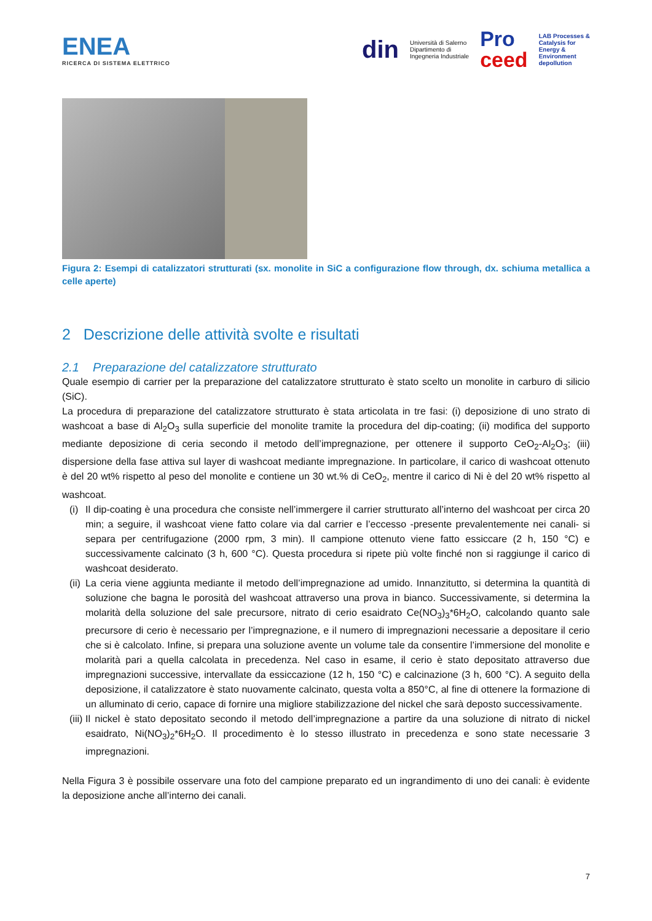ENEA
RICERCA DI SISTEMA ELETTRICO
din
Università di Salerno
Dipartimento di
Ingegneria Industriale
Pro
ceed
LAB Processes &
Catalysis for
Energy &
Environment
depollution
Figura 2: Esempi di catalizzatori strutturati (sx. monolite in SiC a configurazione flow through, dx. schiuma metallica a celle aperte)
2 Descrizione delle attività svolte e risultati
2.1 Preparazione del catalizzatore strutturato
Quale esempio di carrier per la preparazione del catalizzatore strutturato è stato scelto un monolite in carburo di silicio (SiC).
La procedura di preparazione del catalizzatore strutturato è stata articolata in tre fasi: (i) deposizione di uno strato di washcoat a base di Al<sub>2</sub>O<sub>3</sub> sulla superficie del monolite tramite la procedura del dip-coating; (ii) modifica del supporto mediante deposizione di ceria secondo il metodo dell’impregnazione, per ottenere il supporto CeO<sub>2</sub>-Al<sub>2</sub>O<sub>3</sub>; (iii) dispersione della fase attiva sul layer di washcoat mediante impregnazione. In particolare, il carico di washcoat ottenuto è del 20 wt% rispetto al peso del monolite e contiene un 30 wt.% di CeO<sub>2</sub>, mentre il carico di Ni è del 20 wt% rispetto al washcoat.
(i) Il dip-coating è una procedura che consiste nell’immergere il carrier strutturato all’interno del washcoat per circa 20 min; a seguire, il washcoat viene fatto colare via dal carrier e l’eccesso -presente prevalentemente nei canali- si separa per centrifugazione (2000 rpm, 3 min). Il campione ottenuto viene fatto essiccare (2 h, 150 °C) e successivamente calcinato (3 h, 600 °C). Questa procedura si ripete più volte finché non si raggiunge il carico di washcoat desiderato.
(ii) La ceria viene aggiunta mediante il metodo dell’impregnazione ad umido. Innanzitutto, si determina la quantità di soluzione che bagna le porosità del washcoat attraverso una prova in bianco. Successivamente, si determina la molarità della soluzione del sale precursore, nitrato di cerio esaidrato Ce(NO<sub>3</sub>)<sub>3</sub>*6H<sub>2</sub>O, calcolando quanto sale precursore di cerio è necessario per l’impregnazione, e il numero di impregnazioni necessarie a depositare il cerio che si è calcolato. Infine, si prepara una soluzione avente un volume tale da consentire l’immersione del monolite e molarità pari a quella calcolata in precedenza. Nel caso in esame, il cerio è stato depositato attraverso due impregnazioni successive, intervallate da essiccazione (12 h, 150 °C) e calcinazione (3 h, 600 °C). A seguito della deposizione, il catalizzatore è stato nuovamente calcinato, questa volta a 850°C, al fine di ottenere la formazione di un alluminato di cerio, capace di fornire una migliore stabilizzazione del nickel che sarà deposto successivamente.
(iii) Il nickel è stato depositato secondo il metodo dell’impregnazione a partire da una soluzione di nitrato di nickel esaidrato, Ni(NO<sub>3</sub>)<sub>2</sub>*6H<sub>2</sub>O. Il procedimento è lo stesso illustrato in precedenza e sono state necessarie 3 impregnazioni.
Nella Figura 3 è possibile osservare una foto del campione preparato ed un ingrandimento di uno dei canali: è evidente la deposizione anche all’interno dei canali.
7